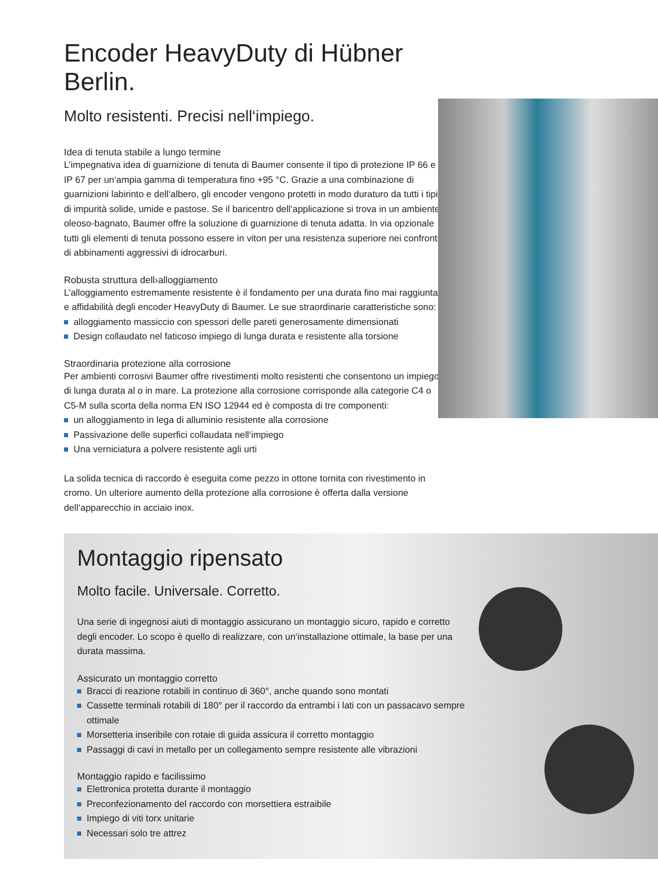Encoder HeavyDuty di Hübner Berlin.
Molto resistenti. Precisi nell‘impiego.
Idea di tenuta stabile a lungo termine
L’impegnativa idea di guarnizione di tenuta di Baumer consente il tipo di protezione IP 66 e IP 67 per un‘ampia gamma di temperatura fino +95 °C. Grazie a una combinazione di guarnizioni labirinto e dell‘albero, gli encoder vengono protetti in modo duraturo da tutti i tipi di impurità solide, umide e pastose. Se il baricentro dell‘applicazione si trova in un ambiente oleoso-bagnato, Baumer offre la soluzione di guarnizione di tenuta adatta. In via opzionale tutti gli elementi di tenuta possono essere in viton per una resistenza superiore nei confronti di abbinamenti aggressivi di idrocarburi.
Robusta struttura dell›alloggiamento
L’alloggiamento estremamente resistente è il fondamento per una durata fino mai raggiunta e affidabilità degli encoder HeavyDuty di Baumer. Le sue straordinarie caratteristiche sono:
alloggiamento massiccio con spessori delle pareti generosamente dimensionati
Design collaudato nel faticoso impiego di lunga durata e resistente alla torsione
Straordinaria protezione alla corrosione
Per ambienti corrosivi Baumer offre rivestimenti molto resistenti che consentono un impiego di lunga durata al o in mare. La protezione alla corrosione corrisponde alla categorie C4 o C5-M sulla scorta della norma EN ISO 12944 ed è composta di tre componenti:
un alloggiamento in lega di alluminio resistente alla corrosione
Passivazione delle superfici collaudata nell‘impiego
Una verniciatura a polvere resistente agli urti
La solida tecnica di raccordo è eseguita come pezzo in ottone tornita con rivestimento in cromo. Un ulteriore aumento della protezione alla corrosione è offerta dalla versione dell‘apparecchio in acciaio inox.
Montaggio ripensato
Molto facile. Universale. Corretto.
Una serie di ingegnosi aiuti di montaggio assicurano un montaggio sicuro, rapido e corretto degli encoder. Lo scopo è quello di realizzare, con un‘installazione ottimale, la base per una durata massima.
Assicurato un montaggio corretto
Bracci di reazione rotabili in continuo di 360°, anche quando sono montati
Cassette terminali rotabili di 180° per il raccordo da entrambi i lati con un passacavo sempre ottimale
Morsetteria inseribile con rotaie di guida assicura il corretto montaggio
Passaggi di cavi in metallo per un collegamento sempre resistente alle vibrazioni
Montaggio rapido e facilissimo
Elettronica protetta durante il montaggio
Preconfezionamento del raccordo con morsettiera estraibile
Impiego di viti torx unitarie
Necessari solo tre attrez